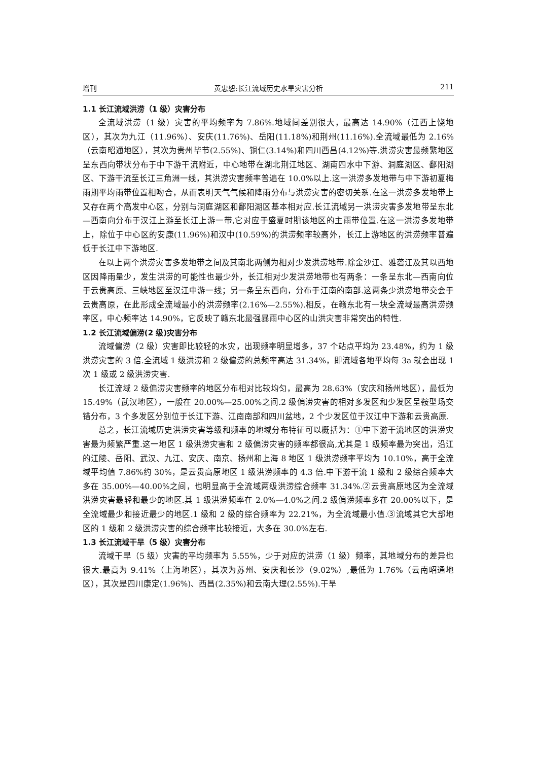增刊 黄忠恕:长江流域历史水旱灾害分析 211
1.1 长江流域洪涝（1 级）灾害分布
全流域洪涝（1 级）灾害的平均频率为 7.86%.地域间差别很大，最高达 14.90%（江西上饶地区），其次为九江（11.96%）、安庆(11.76%)、岳阳(11.18%)和荆州(11.16%).全流域最低为 2.16%（云南昭通地区），其次为贵州毕节(2.55%)、铜仁(3.14%)和四川西昌(4.12%)等.洪涝灾害最频繁地区呈东西向带状分布于中下游干流附近，中心地带在湖北荆江地区、湖南四水中下游、洞庭湖区、鄱阳湖区、下游干流至长江三角洲一线，其洪涝灾害频率普遍在 10.0%以上.这一洪涝多发地带与中下游初夏梅雨期平均雨带位置相吻合，从而表明天气气候和降雨分布与洪涝灾害的密切关系.在这一洪涝多发地带上又存在两个高发中心区，分别与洞庭湖区和鄱阳湖区基本相对应.长江流域另一洪涝灾害多发地带呈东北—西南向分布于汉江上游至长江上游一带,它对应于盛夏时期该地区的主雨带位置.在这一洪涝多发地带上，除位于中心区的安康(11.96%)和汉中(10.59%)的洪涝频率较高外，长江上游地区的洪涝频率普遍低于长江中下游地区.
在以上两个洪涝灾害多发地带之间及其南北两侧为相对少发洪涝地带.除金沙江、雅砻江及其以西地区因降雨量少，发生洪涝的可能性也最少外，长江相对少发洪涝地带也有两条：一条呈东北—西南向位于云贵高原、三峡地区至汉江中游一线；另一条呈东西向，分布于江南的南部.这两条少洪涝地带交会于云贵高原，在此形成全流域最小的洪涝频率(2.16%—2.55%).相反，在赣东北有一块全流域最高洪涝频率区，中心频率达 14.90%，它反映了赣东北最强暴雨中心区的山洪灾害非常突出的特性.
1.2 长江流域偏涝(2 级)灾害分布
流域偏涝（2 级）灾害即比较轻的水灾，出现频率明显增多，37 个站点平均为 23.48%，约为 1 级洪涝灾害的 3 倍.全流域 1 级洪涝和 2 级偏涝的总频率高达 31.34%，即流域各地平均每 3a 就会出现 1 次 1 级或 2 级洪涝灾害.
长江流域 2 级偏涝灾害频率的地区分布相对比较均匀，最高为 28.63%（安庆和扬州地区），最低为 15.49%（武汉地区），一般在 20.00%—25.00%之间.2 级偏涝灾害的相对多发区和少发区呈鞍型场交错分布，3 个多发区分别位于长江下游、江南南部和四川盆地，2 个少发区位于汉江中下游和云贵高原.
总之，长江流域历史洪涝灾害等级和频率的地域分布特征可以概括为：①中下游干流地区的洪涝灾害最为频繁严重.这一地区 1 级洪涝灾害和 2 级偏涝灾害的频率都很高,尤其是 1 级频率最为突出，沿江的江陵、岳阳、武汉、九江、安庆、南京、扬州和上海 8 地区 1 级洪涝频率平均为 10.10%，高于全流域平均值 7.86%约 30%，是云贵高原地区 1 级洪涝频率的 4.3 倍.中下游干流 1 级和 2 级综合频率大多在 35.00%—40.00%之间，也明显高于全流域两级洪涝综合频率 31.34%.②云贵高原地区为全流域洪涝灾害最轻和最少的地区.其 1 级洪涝频率在 2.0%—4.0%之间.2 级偏涝频率多在 20.00%以下，是全流域最少和接近最少的地区.1 级和 2 级的综合频率为 22.21%，为全流域最小值.③流域其它大部地区的 1 级和 2 级洪涝灾害的综合频率比较接近，大多在 30.0%左右.
1.3 长江流域干旱（5 级）灾害分布
流域干旱（5 级）灾害的平均频率为 5.55%，少于对应的洪涝（1 级）频率，其地域分布的差异也很大.最高为 9.41%（上海地区），其次为苏州、安庆和长沙（9.02%）,最低为 1.76%（云南昭通地区），其次是四川康定(1.96%)、西昌(2.35%)和云南大理(2.55%).干旱